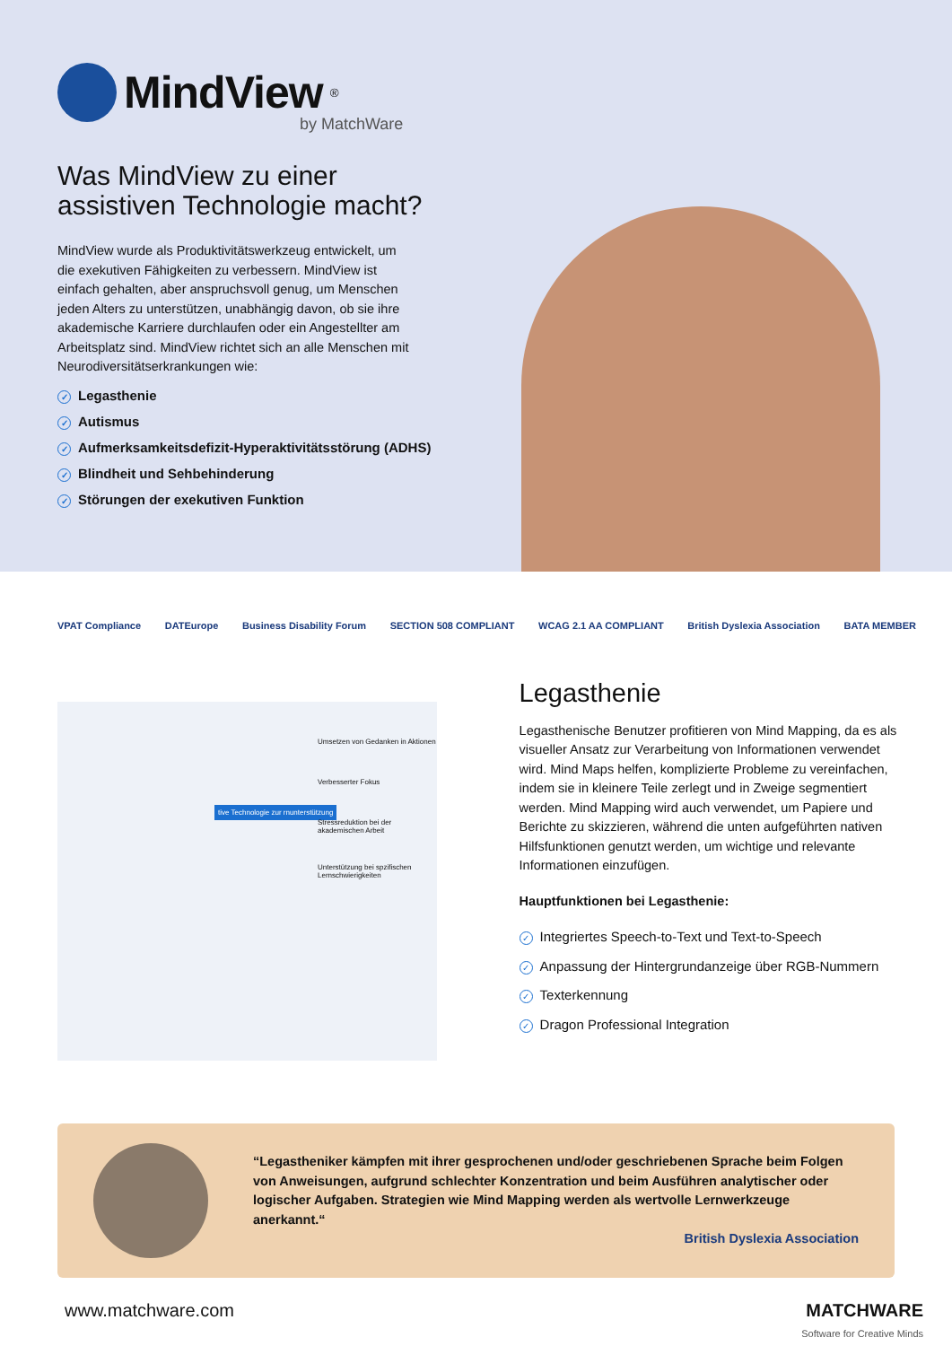MindView<sup>®</sup>
by MatchWare
Was MindView zu einer
assistiven Technologie macht?
MindView wurde als Produktivitätswerkzeug entwickelt, um die exekutiven Fähigkeiten zu verbessern. MindView ist einfach gehalten, aber anspruchsvoll genug, um Menschen jeden Alters zu unterstützen, unabhängig davon, ob sie ihre akademische Karriere durchlaufen oder ein Angestellter am Arbeitsplatz sind. MindView richtet sich an alle Menschen mit Neurodiversitätserkrankungen wie:
✓ Legasthenie
✓ Autismus
✓ Aufmerksamkeitsdefizit-Hyperaktivitätsstörung (ADHS)
✓ Blindheit und Sehbehinderung
✓ Störungen der exekutiven Funktion
VPAT Compliance DATEurope Business Disability Forum SECTION 508 COMPLIANT WCAG 2.1 AA COMPLIANT British Dyslexia Association BATA MEMBER
tive Technologie zur rnunterstützung
Umsetzen von Gedanken in Aktionen
Verbesserter Fokus
Stressreduktion bei der akademischen Arbeit
Unterstützung bei spzifischen Lernschwierigkeiten
Legasthenie
Legasthenische Benutzer profitieren von Mind Mapping, da es als visueller Ansatz zur Verarbeitung von Informationen verwendet wird. Mind Maps helfen, komplizierte Probleme zu vereinfachen, indem sie in kleinere Teile zerlegt und in Zweige segmentiert werden. Mind Mapping wird auch verwendet, um Papiere und Berichte zu skizzieren, während die unten aufgeführten nativen Hilfsfunktionen genutzt werden, um wichtige und relevante Informationen einzufügen.
Hauptfunktionen bei Legasthenie:
✓ Integriertes Speech-to-Text und Text-to-Speech
✓ Anpassung der Hintergrundanzeige über RGB-Nummern
✓ Texterkennung
✓ Dragon Professional Integration
“Legastheniker kämpfen mit ihrer gesprochenen und/oder geschriebenen Sprache beim Folgen von Anweisungen, aufgrund schlechter Konzentration und beim Ausführen analytischer oder logischer Aufgaben. Strategien wie Mind Mapping werden als wertvolle Lernwerkzeuge anerkannt.“
British Dyslexia Association
www.matchware.com MATCHWARE
Software for Creative Minds